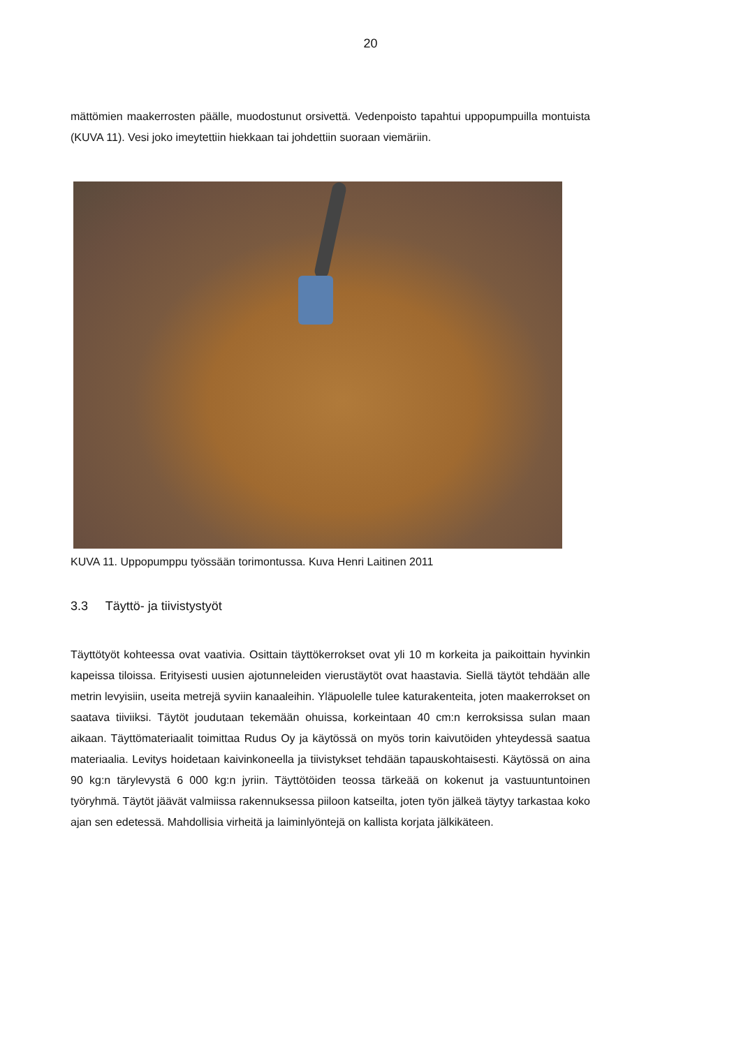20
mättömien maakerrosten päälle, muodostunut orsivettä. Vedenpoisto tapahtui uppopumpuilla montuista (KUVA 11). Vesi joko imeytettiin hiekkaan tai johdettiin suoraan viemäriin.
KUVA 11. Uppopumppu työssään torimontussa. Kuva Henri Laitinen 2011
3.3 Täyttö- ja tiivistystyöt
Täyttötyöt kohteessa ovat vaativia. Osittain täyttökerrokset ovat yli 10 m korkeita ja paikoittain hyvinkin kapeissa tiloissa. Erityisesti uusien ajotunneleiden vierustäytöt ovat haastavia. Siellä täytöt tehdään alle metrin levyisiin, useita metrejä syviin kanaaleihin. Yläpuolelle tulee katurakenteita, joten maakerrokset on saatava tiiviiksi. Täytöt joudutaan tekemään ohuissa, korkeintaan 40 cm:n kerroksissa sulan maan aikaan. Täyttömateriaalit toimittaa Rudus Oy ja käytössä on myös torin kaivutöiden yhteydessä saatua materiaalia. Levitys hoidetaan kaivinkoneella ja tiivistykset tehdään tapauskohtaisesti. Käytössä on aina 90 kg:n tärylevystä 6 000 kg:n jyriin. Täyttötöiden teossa tärkeää on kokenut ja vastuuntuntoinen työryhmä. Täytöt jäävät valmiissa rakennuksessa piiloon katseilta, joten työn jälkeä täytyy tarkastaa koko ajan sen edetessä. Mahdollisia virheitä ja laiminlyöntejä on kallista korjata jälkikäteen.